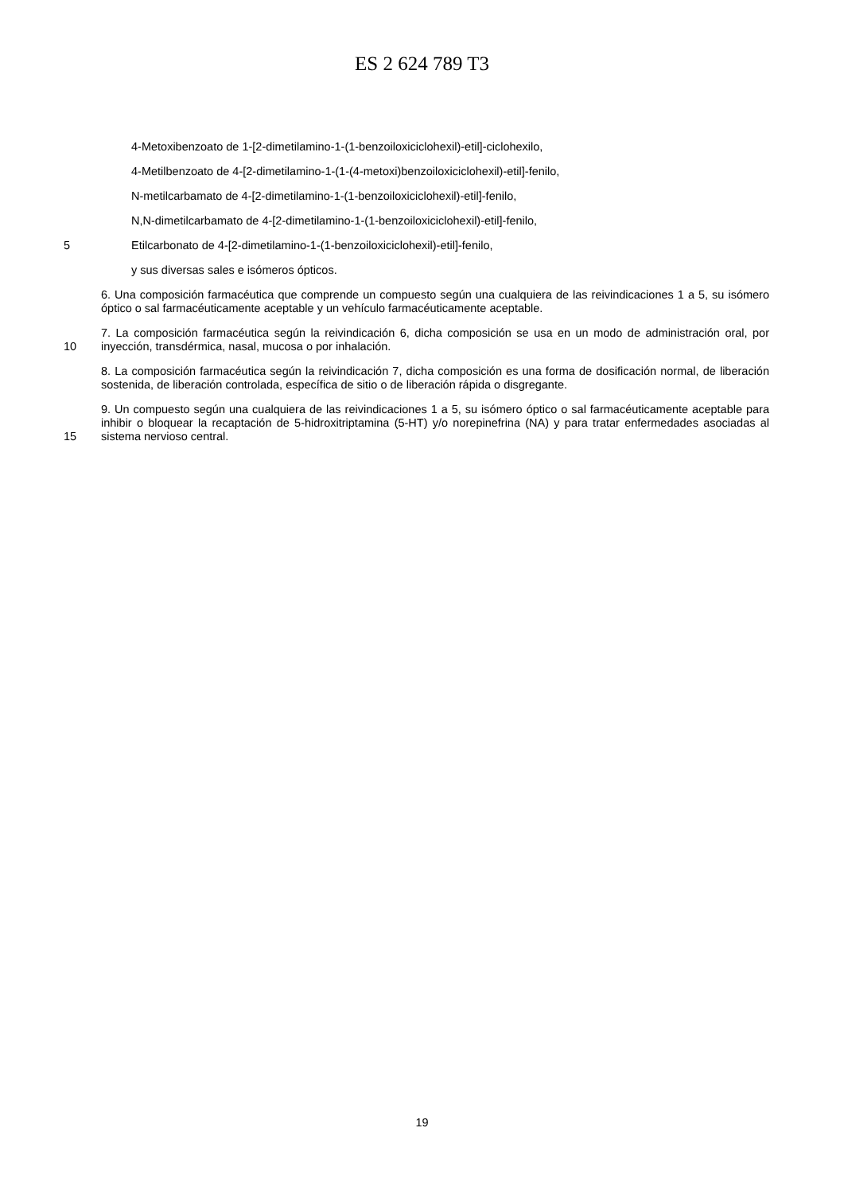ES 2 624 789 T3
4-Metoxibenzoato de 1-[2-dimetilamino-1-(1-benzoiloxiciclohexil)-etil]-ciclohexilo,
4-Metilbenzoato de 4-[2-dimetilamino-1-(1-(4-metoxi)benzoiloxiciclohexil)-etil]-fenilo,
N-metilcarbamato de 4-[2-dimetilamino-1-(1-benzoiloxiciclohexil)-etil]-fenilo,
N,N-dimetilcarbamato de 4-[2-dimetilamino-1-(1-benzoiloxiciclohexil)-etil]-fenilo,
5 Etilcarbonato de 4-[2-dimetilamino-1-(1-benzoiloxiciclohexil)-etil]-fenilo,
y sus diversas sales e isómeros ópticos.
6. Una composición farmacéutica que comprende un compuesto según una cualquiera de las reivindicaciones 1 a 5, su isómero óptico o sal farmacéuticamente aceptable y un vehículo farmacéuticamente aceptable.
10 7. La composición farmacéutica según la reivindicación 6, dicha composición se usa en un modo de administración oral, por inyección, transdérmica, nasal, mucosa o por inhalación.
8. La composición farmacéutica según la reivindicación 7, dicha composición es una forma de dosificación normal, de liberación sostenida, de liberación controlada, específica de sitio o de liberación rápida o disgregante.
15 9. Un compuesto según una cualquiera de las reivindicaciones 1 a 5, su isómero óptico o sal farmacéuticamente aceptable para inhibir o bloquear la recaptación de 5-hidroxitriptamina (5-HT) y/o norepinefrina (NA) y para tratar enfermedades asociadas al sistema nervioso central.
19